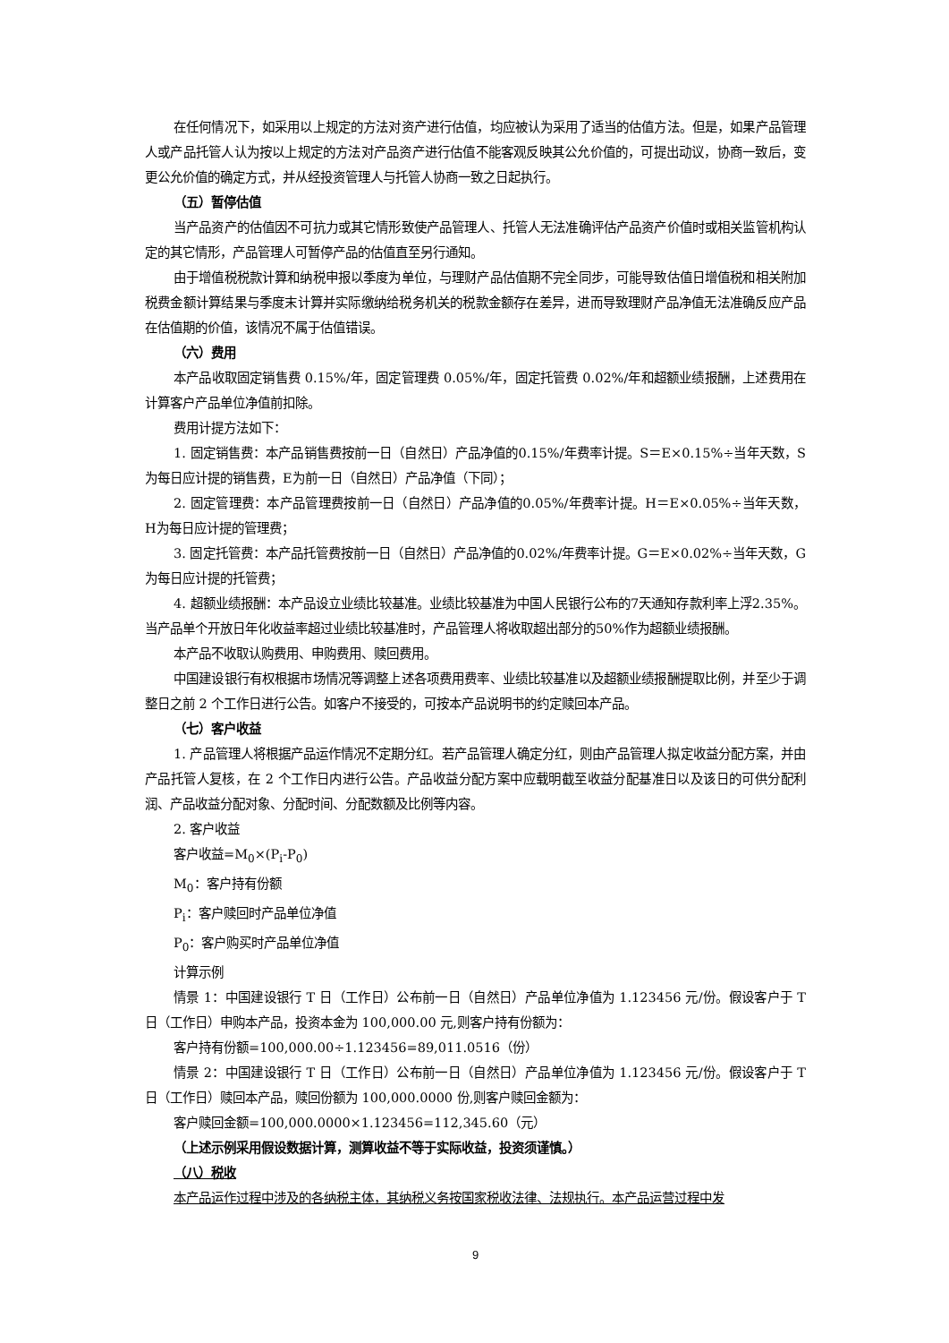在任何情况下，如采用以上规定的方法对资产进行估值，均应被认为采用了适当的估值方法。但是，如果产品管理人或产品托管人认为按以上规定的方法对产品资产进行估值不能客观反映其公允价值的，可提出动议，协商一致后，变更公允价值的确定方式，并从经投资管理人与托管人协商一致之日起执行。
（五）暂停估值
当产品资产的估值因不可抗力或其它情形致使产品管理人、托管人无法准确评估产品资产价值时或相关监管机构认定的其它情形，产品管理人可暂停产品的估值直至另行通知。
由于增值税税款计算和纳税申报以季度为单位，与理财产品估值期不完全同步，可能导致估值日增值税和相关附加税费金额计算结果与季度末计算并实际缴纳给税务机关的税款金额存在差异，进而导致理财产品净值无法准确反应产品在估值期的价值，该情况不属于估值错误。
（六）费用
本产品收取固定销售费 0.15%/年，固定管理费 0.05%/年，固定托管费 0.02%/年和超额业绩报酬，上述费用在计算客户产品单位净值前扣除。
费用计提方法如下：
1. 固定销售费：本产品销售费按前一日（自然日）产品净值的0.15%/年费率计提。S＝E×0.15%÷当年天数，S为每日应计提的销售费，E为前一日（自然日）产品净值（下同）；
2. 固定管理费：本产品管理费按前一日（自然日）产品净值的0.05%/年费率计提。H＝E×0.05%÷当年天数，H为每日应计提的管理费；
3. 固定托管费：本产品托管费按前一日（自然日）产品净值的0.02%/年费率计提。G＝E×0.02%÷当年天数，G为每日应计提的托管费；
4. 超额业绩报酬：本产品设立业绩比较基准。业绩比较基准为中国人民银行公布的7天通知存款利率上浮2.35%。当产品单个开放日年化收益率超过业绩比较基准时，产品管理人将收取超出部分的50%作为超额业绩报酬。
本产品不收取认购费用、申购费用、赎回费用。
中国建设银行有权根据市场情况等调整上述各项费用费率、业绩比较基准以及超额业绩报酬提取比例，并至少于调整日之前 2 个工作日进行公告。如客户不接受的，可按本产品说明书的约定赎回本产品。
（七）客户收益
1. 产品管理人将根据产品运作情况不定期分红。若产品管理人确定分红，则由产品管理人拟定收益分配方案，并由产品托管人复核，在 2 个工作日内进行公告。产品收益分配方案中应载明截至收益分配基准日以及该日的可供分配利润、产品收益分配对象、分配时间、分配数额及比例等内容。
2. 客户收益
客户收益=M<sub>0</sub>×(P<sub>i</sub>-P<sub>0</sub>)
M<sub>0</sub>：客户持有份额
P<sub>i</sub>：客户赎回时产品单位净值
P<sub>0</sub>：客户购买时产品单位净值
计算示例
情景 1：中国建设银行 T 日（工作日）公布前一日（自然日）产品单位净值为 1.123456 元/份。假设客户于 T 日（工作日）申购本产品，投资本金为 100,000.00 元,则客户持有份额为：
客户持有份额=100,000.00÷1.123456=89,011.0516（份）
情景 2：中国建设银行 T 日（工作日）公布前一日（自然日）产品单位净值为 1.123456 元/份。假设客户于 T 日（工作日）赎回本产品，赎回份额为 100,000.0000 份,则客户赎回金额为：
客户赎回金额=100,000.0000×1.123456=112,345.60（元）
（上述示例采用假设数据计算，测算收益不等于实际收益，投资须谨慎。）
（八）税收
本产品运作过程中涉及的各纳税主体，其纳税义务按国家税收法律、法规执行。本产品运营过程中发
9